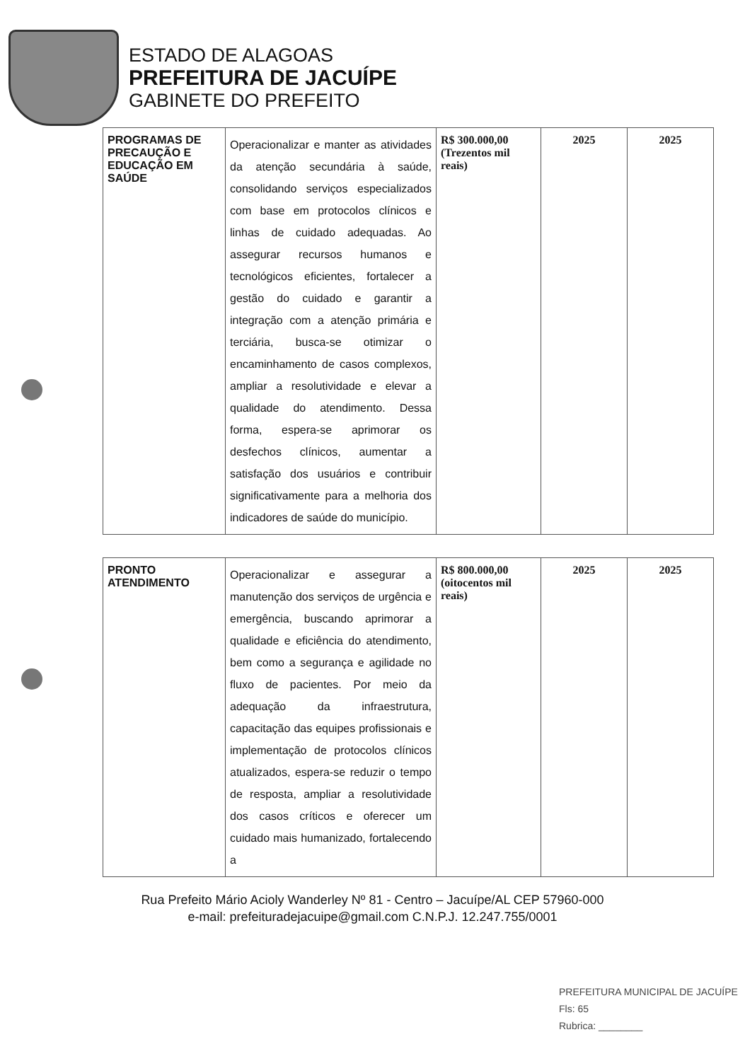ESTADO DE ALAGOAS
PREFEITURA DE JACUÍPE
GABINETE DO PREFEITO
| PROGRAMAS DE PRECAUÇÃO E EDUCAÇÃO EM SAÚDE | Operacionalizar e manter as atividades da atenção secundária à saúde, consolidando serviços especializados com base em protocolos clínicos e linhas de cuidado adequadas. Ao assegurar recursos humanos e tecnológicos eficientes, fortalecer a gestão do cuidado e garantir a integração com a atenção primária e terciária, busca-se otimizar o encaminhamento de casos complexos, ampliar a resolutividade e elevar a qualidade do atendimento. Dessa forma, espera-se aprimorar os desfechos clínicos, aumentar a satisfação dos usuários e contribuir significativamente para a melhoria dos indicadores de saúde do município. | R$ 300.000,00 (Trezentos mil reais) | 2025 | 2025 |
| PRONTO ATENDIMENTO | Operacionalizar e assegurar a manutenção dos serviços de urgência e emergência, buscando aprimorar a qualidade e eficiência do atendimento, bem como a segurança e agilidade no fluxo de pacientes. Por meio da adequação da infraestrutura, capacitação das equipes profissionais e implementação de protocolos clínicos atualizados, espera-se reduzir o tempo de resposta, ampliar a resolutividade dos casos críticos e oferecer um cuidado mais humanizado, fortalecendo a | R$ 800.000,00 (oitocentos mil reais) | 2025 | 2025 |
Rua Prefeito Mário Acioly Wanderley Nº 81 - Centro – Jacuípe/AL CEP 57960-000
e-mail: prefeituradejacuipe@gmail.com C.N.P.J. 12.247.755/0001
PREFEITURA MUNICIPAL DE JACUÍPE
Fls: 65
Rubrica: ________